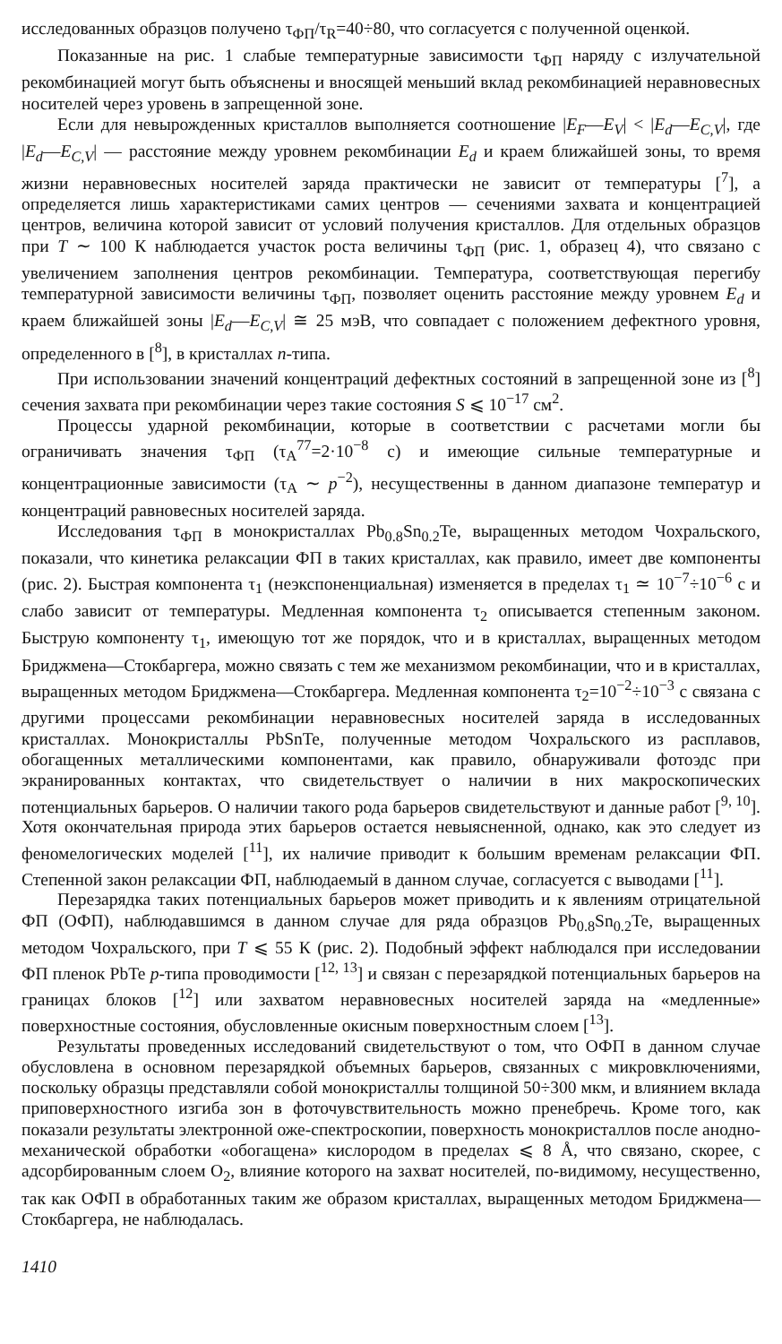исследованных образцов получено τ<sub>ФП</sub>/τ<sub>R</sub>=40÷80, что согласуется с полученной оценкой.
Показанные на рис. 1 слабые температурные зависимости τ<sub>ФП</sub> наряду с излучательной рекомбинацией могут быть объяснены и вносящей меньший вклад рекомбинацией неравновесных носителей через уровень в запрещенной зоне.
Если для невырожденных кристаллов выполняется соотношение |E<sub>F</sub>—E<sub>V</sub>| < |E<sub>d</sub>—E<sub>C,V</sub>|, где |E<sub>d</sub>—E<sub>C,V</sub>| — расстояние между уровнем рекомбинации E<sub>d</sub> и краем ближайшей зоны, то время жизни неравновесных носителей заряда практически не зависит от температуры [<sup>7</sup>], а определяется лишь характеристиками самих центров — сечениями захвата и концентрацией центров, величина которой зависит от условий получения кристаллов. Для отдельных образцов при T ∼ 100 К наблюдается участок роста величины τ<sub>ФП</sub> (рис. 1, образец 4), что связано с увеличением заполнения центров рекомбинации. Температура, соответствующая перегибу температурной зависимости величины τ<sub>ФП</sub>, позволяет оценить расстояние между уровнем E<sub>d</sub> и краем ближайшей зоны |E<sub>d</sub>—E<sub>C,V</sub>| ≅ 25 мэВ, что совпадает с положением дефектного уровня, определенного в [<sup>8</sup>], в кристаллах n-типа.
При использовании значений концентраций дефектных состояний в запрещенной зоне из [<sup>8</sup>] сечения захвата при рекомбинации через такие состояния S ⩽ 10<sup>−17</sup> см<sup>2</sup>.
Процессы ударной рекомбинации, которые в соответствии с расчетами могли бы ограничивать значения τ<sub>ФП</sub> (τ<sub>A</sub><sup>77</sup>=2·10<sup>−8</sup> с) и имеющие сильные температурные и концентрационные зависимости (τ<sub>A</sub> ∼ p<sup>−2</sup>), несущественны в данном диапазоне температур и концентраций равновесных носителей заряда.
Исследования τ<sub>ФП</sub> в монокристаллах Pb<sub>0.8</sub>Sn<sub>0.2</sub>Te, выращенных методом Чохральского, показали, что кинетика релаксации ФП в таких кристаллах, как правило, имеет две компоненты (рис. 2). Быстрая компонента τ<sub>1</sub> (неэкспоненциальная) изменяется в пределах τ<sub>1</sub> ≃ 10<sup>−7</sup>÷10<sup>−6</sup> с и слабо зависит от температуры. Медленная компонента τ<sub>2</sub> описывается степенным законом. Быструю компоненту τ<sub>1</sub>, имеющую тот же порядок, что и в кристаллах, выращенных методом Бриджмена—Стокбаргера, можно связать с тем же механизмом рекомбинации, что и в кристаллах, выращенных методом Бриджмена—Стокбаргера. Медленная компонента τ<sub>2</sub>=10<sup>−2</sup>÷10<sup>−3</sup> с связана с другими процессами рекомбинации неравновесных носителей заряда в исследованных кристаллах. Монокристаллы PbSnTe, полученные методом Чохральского из расплавов, обогащенных металлическими компонентами, как правило, обнаруживали фотоэдс при экранированных контактах, что свидетельствует о наличии в них макроскопических потенциальных барьеров. О наличии такого рода барьеров свидетельствуют и данные работ [<sup>9, 10</sup>]. Хотя окончательная природа этих барьеров остается невыясненной, однако, как это следует из феномелогических моделей [<sup>11</sup>], их наличие приводит к большим временам релаксации ФП. Степенной закон релаксации ФП, наблюдаемый в данном случае, согласуется с выводами [<sup>11</sup>].
Перезарядка таких потенциальных барьеров может приводить и к явлениям отрицательной ФП (ОФП), наблюдавшимся в данном случае для ряда образцов Pb<sub>0.8</sub>Sn<sub>0.2</sub>Te, выращенных методом Чохральского, при T ⩽ 55 К (рис. 2). Подобный эффект наблюдался при исследовании ФП пленок PbTe p-типа проводимости [<sup>12, 13</sup>] и связан с перезарядкой потенциальных барьеров на границах блоков [<sup>12</sup>] или захватом неравновесных носителей заряда на «медленные» поверхностные состояния, обусловленные окисным поверхностным слоем [<sup>13</sup>].
Результаты проведенных исследований свидетельствуют о том, что ОФП в данном случае обусловлена в основном перезарядкой объемных барьеров, связанных с микровключениями, поскольку образцы представляли собой монокристаллы толщиной 50÷300 мкм, и влиянием вклада приповерхностного изгиба зон в фоточувствительность можно пренебречь. Кроме того, как показали результаты электронной оже-спектроскопии, поверхность монокристаллов после анодно-механической обработки «обогащена» кислородом в пределах ⩽ 8 Å, что связано, скорее, с адсорбированным слоем O<sub>2</sub>, влияние которого на захват носителей, по-видимому, несущественно, так как ОФП в обработанных таким же образом кристаллах, выращенных методом Бриджмена—Стокбаргера, не наблюдалась.
1410